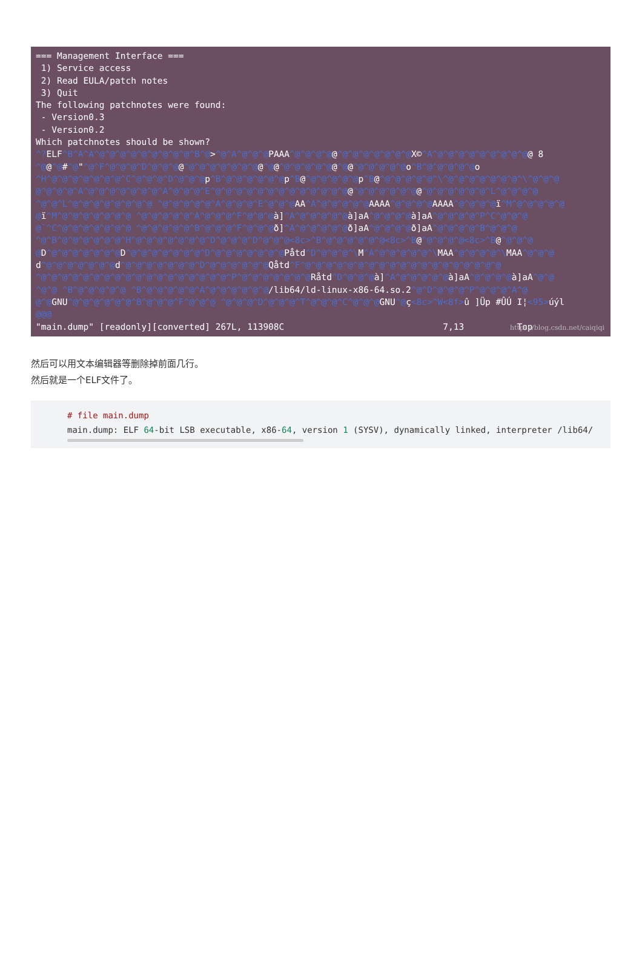=== Management Interface === 1) Service access 2) Read EULA/patch notes 3) Quit The following patchnotes were found: - Version0.3 - Version0.2 Which patchnotes should be shown? ^?ELF^B^A^A^@^@^@^@^@^@^@^@^@^B^@>^@^A^@^@^@PAAA^@^@^@^@@^@^@^@^@^@^@^@X©^A^@^@^@^@^@^@^@^@^@@ 8 ^@@^@#^@"^@^F^@^@^@^D^@^@^@@^@^@^@^@^@^@^@@^@@^@^@^@^@^@@^@@^@^@^@^@^@o^B^@^@^@^@^@o ^H^@^@^@^@^@^@^@^C^@^@^@^D^@^@^@p^B^@^@^@^@^@^@p^B@^@^@^@^@^@p^B@^@^@^@^@^@^\^@^@^@^@^@^@^@^\^@^@^@ @^@^@^@^A^@^@^@^@^@^@^@^A^@^@^@^E^@^@^@^@^@^@^@^@^@^@^@^@^@@^@^@^@^@^@^@@^@^@^@^@^@^@^L^@^@^@^@ ^@^@^L^@^@^@^@^@^@^@^@ ^@^@^@^@^@^A^@^@^@^E^@^@^@AA^A^@^@^@^@^@AAAA^@^@^@^@AAAA^@^@^@^@ï^M^@^@^@^@^@ @ï^M^@^@^@^@^@^@^@ ^@^@^@^@^@^A^@^@^@^F^@^@^@à]^A^@^@^@^@^@à]aA^@^@^@^@à]aA^@^@^@^@^P^C^@^@^@ @`^C^@^@^@^@^@^@^@ ^@^@^@^@^@^B^@^@^@^F^@^@^@ð]^A^@^@^@^@^@ð]aA^@^@^@^@ð]aA^@^@^@^@^B^@^@^@ ^@^B^@^@^@^@^@^@^H^@^@^@^@^@^@^@^D^@^@^@^D^@^@^@<8c>^B^@^@^@^@^@^@<8c>^B@^@^@^@^@<8c>^B@^@^@^@ @D^@^@^@^@^@^@^@D^@^@^@^@^@^@^@^D^@^@^@^@^@^@^@Påtd^D^@^@^@^\M^A^@^@^@^@^@^\MAA^@^@^@^@^\MAA^@^@^@ d^@^@^@^@^@^@^@d^@^@^@^@^@^@^@^D^@^@^@^@^@^@Qåtd^F^@^@^@^@^@^@^@^@^@^@^@^@^@^@^@^@^@^@^@ ^@^@^@^@^@^@^@^@^@^@^@^@^@^@^@^@^@^@^P^@^@^@^@^@^@^@Råtd^D^@^@^@à]^A^@^@^@^@^@à]aA^@^@^@^@à]aA^@^@ ^@^@ ^B^@^@^@^@^@ ^B^@^@^@^@^@^A^@^@^@^@^@^@/lib64/ld-linux-x86-64.so.2^@^D^@^@^@^P^@^@^@^A^@ @^@GNU^@^@^@^@^@^@^B^@^@^@^F^@^@^@ ^@^@^@^D^@^@^@^T^@^@^@^C^@^@^@GNU^@ç<8c>^W<8f>û ]Üp #ÛÚ I¦<95>úýl @@@ "main.dump" [readonly][converted] 267L, 113908C 7,13 Top
https://blog.csdn.net/caiqiqi
然后可以用文本编辑器等删除掉前面几行。
然后就是一个ELF文件了。
# file main.dump main.dump: ELF 64-bit LSB executable, x86-64, version 1 (SYSV), dynamically linked, interpreter /lib64/